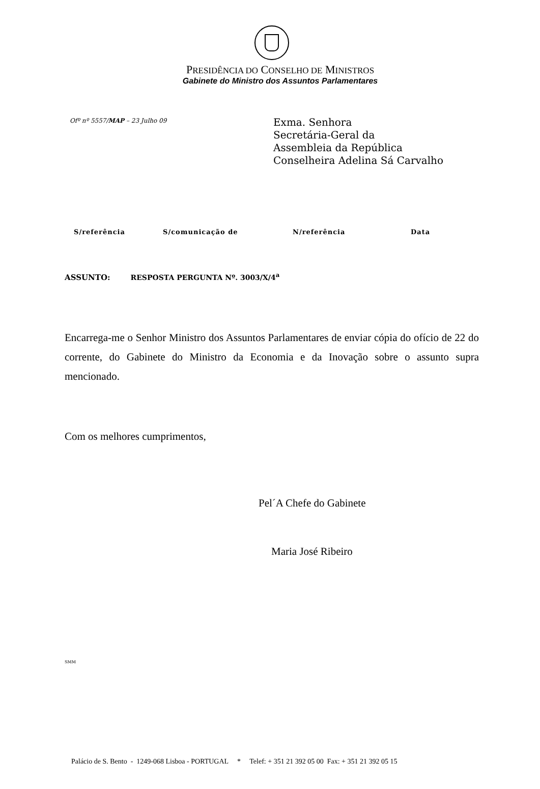PRESIDÊNCIA DO CONSELHO DE MINISTROS
Gabinete do Ministro dos Assuntos Parlamentares
Ofº nº 5557/MAP – 23 Julho 09
Exma. Senhora
Secretária-Geral da
Assembleia da República
Conselheira Adelina Sá Carvalho
| S/referência | S/comunicação de | N/referência | Data |
| --- | --- | --- | --- |
ASSUNTO: RESPOSTA PERGUNTA Nº. 3003/X/4<sup>a</sup>
Encarrega-me o Senhor Ministro dos Assuntos Parlamentares de enviar cópia do ofício de 22 do corrente, do Gabinete do Ministro da Economia e da Inovação sobre o assunto supra mencionado.
Com os melhores cumprimentos,
Pel´A Chefe do Gabinete
Maria José Ribeiro
SMM
Palácio de S. Bento - 1249-068 Lisboa - PORTUGAL * Telef: + 351 21 392 05 00 Fax: + 351 21 392 05 15